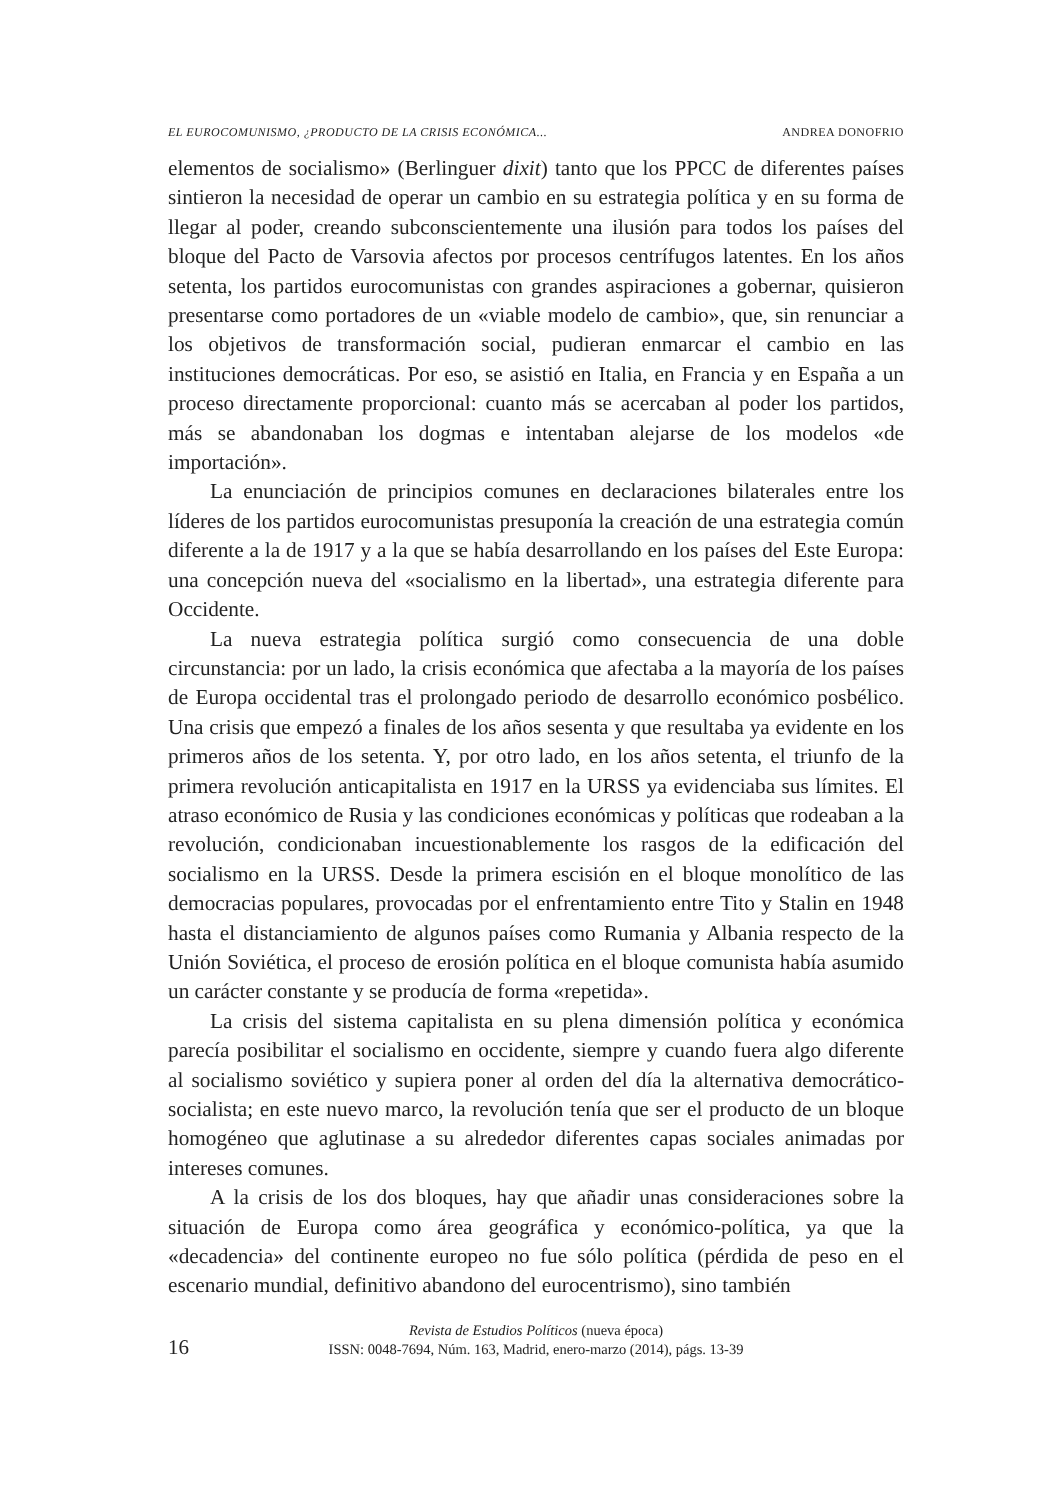EL EUROCOMUNISMO, ¿PRODUCTO DE LA CRISIS ECONÓMICA... ANDREA DONOFRIO
elementos de socialismo» (Berlinguer dixit) tanto que los PPCC de diferentes países sintieron la necesidad de operar un cambio en su estrategia política y en su forma de llegar al poder, creando subconscientemente una ilusión para todos los países del bloque del Pacto de Varsovia afectos por procesos centrífugos latentes. En los años setenta, los partidos eurocomunistas con grandes aspiraciones a gobernar, quisieron presentarse como portadores de un «viable modelo de cambio», que, sin renunciar a los objetivos de transformación social, pudieran enmarcar el cambio en las instituciones democráticas. Por eso, se asistió en Italia, en Francia y en España a un proceso directamente proporcional: cuanto más se acercaban al poder los partidos, más se abandonaban los dogmas e intentaban alejarse de los modelos «de importación».
La enunciación de principios comunes en declaraciones bilaterales entre los líderes de los partidos eurocomunistas presuponía la creación de una estrategia común diferente a la de 1917 y a la que se había desarrollando en los países del Este Europa: una concepción nueva del «socialismo en la libertad», una estrategia diferente para Occidente.
La nueva estrategia política surgió como consecuencia de una doble circunstancia: por un lado, la crisis económica que afectaba a la mayoría de los países de Europa occidental tras el prolongado periodo de desarrollo económico posbélico. Una crisis que empezó a finales de los años sesenta y que resultaba ya evidente en los primeros años de los setenta. Y, por otro lado, en los años setenta, el triunfo de la primera revolución anticapitalista en 1917 en la URSS ya evidenciaba sus límites. El atraso económico de Rusia y las condiciones económicas y políticas que rodeaban a la revolución, condicionaban incuestionablemente los rasgos de la edificación del socialismo en la URSS. Desde la primera escisión en el bloque monolítico de las democracias populares, provocadas por el enfrentamiento entre Tito y Stalin en 1948 hasta el distanciamiento de algunos países como Rumania y Albania respecto de la Unión Soviética, el proceso de erosión política en el bloque comunista había asumido un carácter constante y se producía de forma «repetida».
La crisis del sistema capitalista en su plena dimensión política y económica parecía posibilitar el socialismo en occidente, siempre y cuando fuera algo diferente al socialismo soviético y supiera poner al orden del día la alternativa democrático-socialista; en este nuevo marco, la revolución tenía que ser el producto de un bloque homogéneo que aglutinase a su alrededor diferentes capas sociales animadas por intereses comunes.
A la crisis de los dos bloques, hay que añadir unas consideraciones sobre la situación de Europa como área geográfica y económico-política, ya que la «decadencia» del continente europeo no fue sólo política (pérdida de peso en el escenario mundial, definitivo abandono del eurocentrismo), sino también
16
Revista de Estudios Políticos (nueva época)
ISSN: 0048-7694, Núm. 163, Madrid, enero-marzo (2014), págs. 13-39